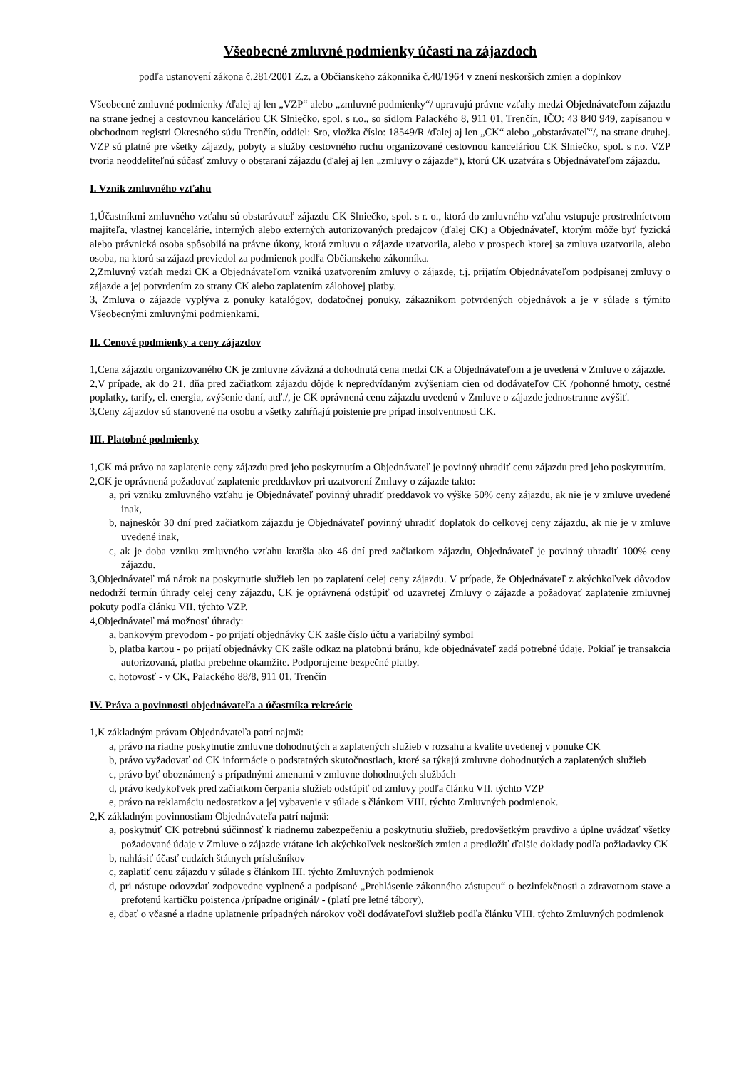Všeobecné zmluvné podmienky účasti na zájazdoch
podľa ustanovení zákona č.281/2001 Z.z. a Občianskeho zákonníka č.40/1964 v znení neskorších zmien a doplnkov
Všeobecné zmluvné podmienky /ďalej aj len „VZP“ alebo „zmluvné podmienky“/ upravujú právne vzťahy medzi Objednávateľom zájazdu na strane jednej a cestovnou kanceláriou CK Slniečko, spol. s r.o., so sídlom Palackého 8, 911 01, Trenčín, IČO: 43 840 949, zapísanou v obchodnom registri Okresného súdu Trenčín, oddiel: Sro, vložka číslo: 18549/R /ďalej aj len „CK“ alebo „obstarávateľ“/, na strane druhej. VZP sú platné pre všetky zájazdy, pobyty a služby cestovného ruchu organizované cestovnou kanceláriou CK Slniečko, spol. s r.o. VZP tvoria neoddeliteľnú súčasť zmluvy o obstaraní zájazdu (ďalej aj len „zmluvy o zájazde“), ktorú CK uzatvára s Objednávateľom zájazdu.
I. Vznik zmluvného vzťahu
1,Účastníkmi zmluvného vzťahu sú obstarávateľ zájazdu CK Slniečko, spol. s r. o., ktorá do zmluvného vzťahu vstupuje prostredníctvom majiteľa, vlastnej kancelárie, interných alebo externých autorizovaných predajcov (ďalej CK) a Objednávateľ, ktorým môže byť fyzická alebo právnická osoba spôsobilá na právne úkony, ktorá zmluvu o zájazde uzatvorila, alebo v prospech ktorej sa zmluva uzatvorila, alebo osoba, na ktorú sa zájazd previedol za podmienok podľa Občianskeho zákonníka.
2,Zmluvný vzťah medzi CK a Objednávateľom vzniká uzatvorením zmluvy o zájazde, t.j. prijatím Objednávateľom podpísanej zmluvy o zájazde a jej potvrdením zo strany CK alebo zaplatením zálohovej platby.
3, Zmluva o zájazde vyplýva z ponuky katalógov, dodatočnej ponuky, zákazníkom potvrdených objednávok a je v súlade s týmito Všeobecnými zmluvnými podmienkami.
II. Cenové podmienky a ceny zájazdov
1,Cena zájazdu organizovaného CK je zmluvne záväzná a dohodnutá cena medzi CK a Objednávateľom a je uvedená v Zmluve o zájazde.
2,V prípade, ak do 21. dňa pred začiatkom zájazdu dôjde k nepredvídaným zvýšeniam cien od dodávateľov CK /pohonné hmoty, cestné poplatky, tarify, el. energia, zvýšenie daní, atď./, je CK oprávnená cenu zájazdu uvedenú v Zmluve o zájazde jednostranne zvýšiť.
3,Ceny zájazdov sú stanovené na osobu a všetky zahŕňajú poistenie pre prípad insolventnosti CK.
III. Platobné podmienky
1,CK má právo na zaplatenie ceny zájazdu pred jeho poskytnutím a Objednávateľ je povinný uhradiť cenu zájazdu pred jeho poskytnutím.
2,CK je oprávnená požadovať zaplatenie preddavkov pri uzatvorení Zmluvy o zájazde takto:
a, pri vzniku zmluvného vzťahu je Objednávateľ povinný uhradiť preddavok vo výške 50% ceny zájazdu, ak nie je v zmluve uvedené inak,
b, najneskôr 30 dní pred začiatkom zájazdu je Objednávateľ povinný uhradiť doplatok do celkovej ceny zájazdu, ak nie je v zmluve uvedené inak,
c, ak je doba vzniku zmluvného vzťahu kratšia ako 46 dní pred začiatkom zájazdu, Objednávateľ je povinný uhradiť 100% ceny zájazdu.
3,Objednávateľ má nárok na poskytnutie služieb len po zaplatení celej ceny zájazdu. V prípade, že Objednávateľ z akýchkoľvek dôvodov nedodrží termín úhrady celej ceny zájazdu, CK je oprávnená odstúpiť od uzavretej Zmluvy o zájazde a požadovať zaplatenie zmluvnej pokuty podľa článku VII. týchto VZP.
4,Objednávateľ má možnosť úhrady:
a, bankovým prevodom - po prijatí objednávky CK zašle číslo účtu a variabilný symbol
b, platba kartou - po prijatí objednávky CK zašle odkaz na platobnú bránu, kde objednávateľ zadá potrebné údaje. Pokiaľ je transakcia autorizovaná, platba prebehne okamžite. Podporujeme bezpečné platby.
c, hotovosť - v CK, Palackého 88/8, 911 01, Trenčín
IV. Práva a povinnosti objednávateľa a účastníka rekreácie
1,K základným právam Objednávateľa patrí najmä:
a, právo na riadne poskytnutie zmluvne dohodnutých a zaplatených služieb v rozsahu a kvalite uvedenej v ponuke CK
b, právo vyžadovať od CK informácie o podstatných skutočnostiach, ktoré sa týkajú zmluvne dohodnutých a zaplatených služieb
c, právo byť oboznámený s prípadnými zmenami v zmluvne dohodnutých službách
d, právo kedykoľvek pred začiatkom čerpania služieb odstúpiť od zmluvy podľa článku VII. týchto VZP
e, právo na reklamáciu nedostatkov a jej vybavenie v súlade s článkom VIII. týchto Zmluvných podmienok.
2,K základným povinnostiam Objednávateľa patrí najmä:
a, poskytnúť CK potrebnú súčinnosť k riadnemu zabezpečeniu a poskytnutiu služieb, predovšetkým pravdivo a úplne uvádzať všetky požadované údaje v Zmluve o zájazde vrátane ich akýchkoľvek neskorších zmien a predložiť ďalšie doklady podľa požiadavky CK
b, nahlásiť účasť cudzích štátnych príslušníkov
c, zaplatiť cenu zájazdu v súlade s článkom III. týchto Zmluvných podmienok
d, pri nástupe odovzdať zodpovedne vyplnené a podpísané „Prehlásenie zákonného zástupcu“ o bezinfekčnosti a zdravotnom stave a prefotenú kartičku poistenca /prípadne originál/ - (platí pre letné tábory),
e, dbať o včasné a riadne uplatnenie prípadných nárokov voči dodávateľovi služieb podľa článku VIII. týchto Zmluvných podmienok